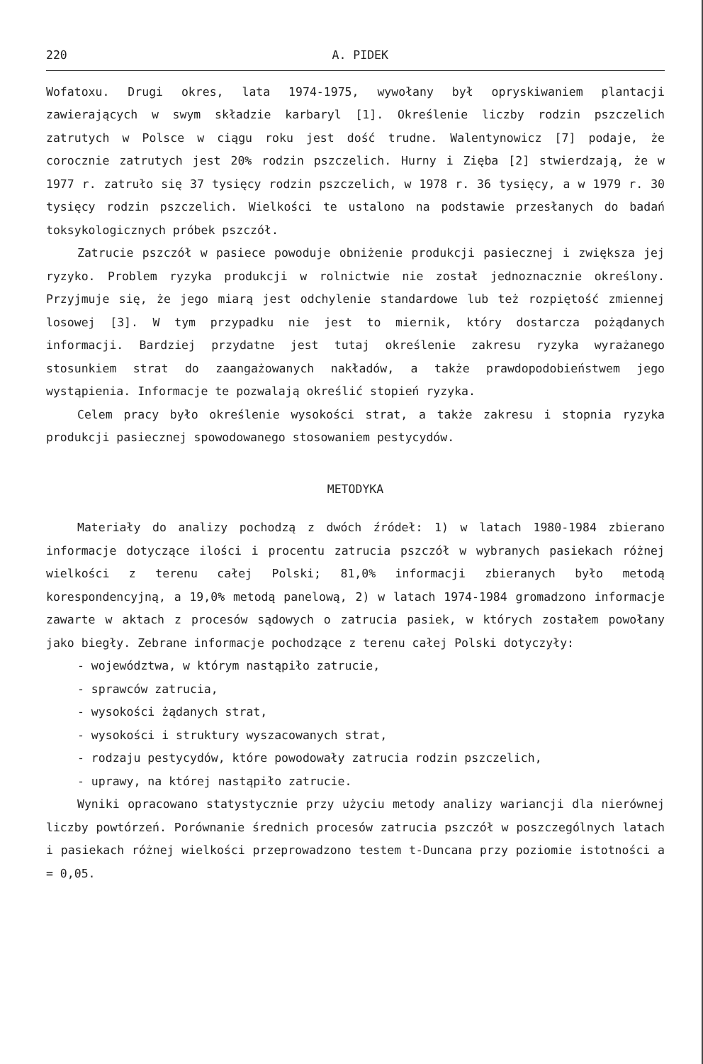220 A. PIDEK
Wofatoxu. Drugi okres, lata 1974-1975, wywołany był opryskiwaniem plantacji zawierających w swym składzie karbaryl [1]. Określenie liczby rodzin pszczelich zatrutych w Polsce w ciągu roku jest dość trudne. Walentynowicz [7] podaje, że corocznie zatrutych jest 20% rodzin pszczelich. Hurny i Zięba [2] stwierdzają, że w 1977 r. zatruło się 37 tysięcy rodzin pszczelich, w 1978 r. 36 tysięcy, a w 1979 r. 30 tysięcy rodzin pszczelich. Wielkości te ustalono na podstawie przesłanych do badań toksykologicznych próbek pszczół.
Zatrucie pszczół w pasiece powoduje obniżenie produkcji pasiecznej i zwiększa jej ryzyko. Problem ryzyka produkcji w rolnictwie nie został jednoznacznie określony. Przyjmuje się, że jego miarą jest odchylenie standardowe lub też rozpiętość zmiennej losowej [3]. W tym przypadku nie jest to miernik, który dostarcza pożądanych informacji. Bardziej przydatne jest tutaj określenie zakresu ryzyka wyrażanego stosunkiem strat do zaangażowanych nakładów, a także prawdopodobieństwem jego wystąpienia. Informacje te pozwalają określić stopień ryzyka.
Celem pracy było określenie wysokości strat, a także zakresu i stopnia ryzyka produkcji pasiecznej spowodowanego stosowaniem pestycydów.
METODYKA
Materiały do analizy pochodzą z dwóch źródeł: 1) w latach 1980-1984 zbierano informacje dotyczące ilości i procentu zatrucia pszczół w wybranych pasiekach różnej wielkości z terenu całej Polski; 81,0% informacji zbieranych było metodą korespondencyjną, a 19,0% metodą panelową, 2) w latach 1974-1984 gromadzono informacje zawarte w aktach z procesów sądowych o zatrucia pasiek, w których zostałem powołany jako biegły. Zebrane informacje pochodzące z terenu całej Polski dotyczyły:
- województwa, w którym nastąpiło zatrucie,
- sprawców zatrucia,
- wysokości żądanych strat,
- wysokości i struktury wyszacowanych strat,
- rodzaju pestycydów, które powodowały zatrucia rodzin pszczelich,
- uprawy, na której nastąpiło zatrucie.
Wyniki opracowano statystycznie przy użyciu metody analizy wariancji dla nierównej liczby powtórzeń. Porównanie średnich procesów zatrucia pszczół w poszczególnych latach i pasiekach różnej wielkości przeprowadzono testem t-Duncana przy poziomie istotności a = 0,05.